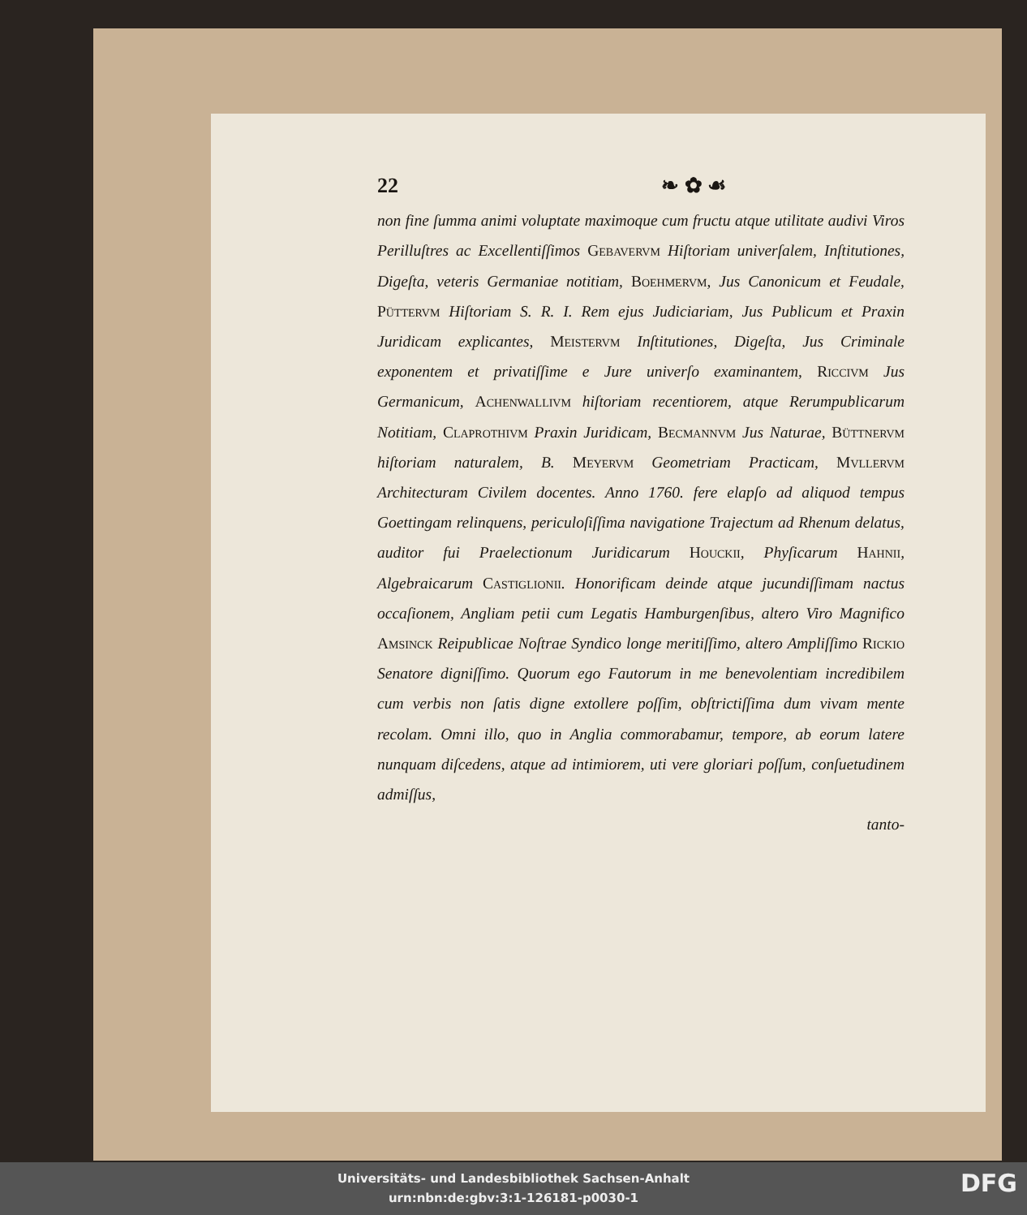22 ❧ ✿ ☙
non fine ſumma animi voluptate maximoque cum fructu atque utilitate audivi Viros Perilluſtres ac Excellentiſſimos Gebavervm Hiſtoriam univerſalem, Inſtitutiones, Digeſta, veteris Germaniae notitiam, Boehmervm, Jus Canonicum et Feudale, Püttervm Hiſtoriam S. R. I. Rem ejus Judiciariam, Jus Publicum et Praxin Juridicam explicantes, Meistervm Inſtitutiones, Digeſta, Jus Criminale exponentem et privatiſſime e Jure univerſo examinantem, Riccivm Jus Germanicum, Achenwallivm hiſtoriam recentiorem, atque Rerumpublicarum Notitiam, Claprothivm Praxin Juridicam, Becmannvm Jus Naturae, Büttnervm hiſtoriam naturalem, B. Meyervm Geometriam Practicam, Mvllervm Architecturam Civilem docentes. Anno 1760. fere elapſo ad aliquod tempus Goettingam relinquens, periculoſiſſima navigatione Trajectum ad Rhenum delatus, auditor fui Praelectionum Juridicarum Houckii, Phyſicarum Hahnii, Algebraicarum Castiglionii. Honorificam deinde atque jucundiſſimam nactus occaſionem, Angliam petii cum Legatis Hamburgenſibus, altero Viro Magnifico Amsinck Reipublicae Noſtrae Syndico longe meritiſſimo, altero Ampliſſimo Rickio Senatore digniſſimo. Quorum ego Fautorum in me benevolentiam incredibilem cum verbis non ſatis digne extollere poſſim, obſtrictiſſima dum vivam mente recolam. Omni illo, quo in Anglia commorabamur, tempore, ab eorum latere nunquam diſcedens, atque ad intimiorem, uti vere gloriari poſſum, conſuetudinem admiſſus,
tanto-
Universitäts- und Landesbibliothek Sachsen-Anhalt
urn:nbn:de:gbv:3:1-126181-p0030-1
DFG